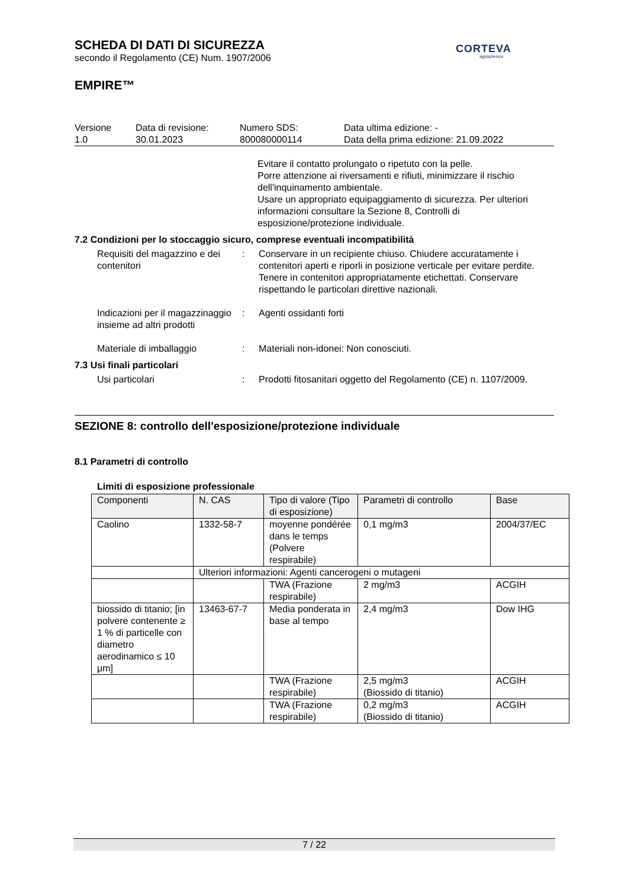SCHEDA DI DATI DI SICUREZZA
secondo il Regolamento (CE) Num. 1907/2006
EMPIRE™
| Versione 1.0 | Data di revisione: 30.01.2023 | Numero SDS: 800080000114 | Data ultima edizione: - Data della prima edizione: 21.09.2022 |
Evitare il contatto prolungato o ripetuto con la pelle.
Porre attenzione ai riversamenti e rifiuti, minimizzare il rischio dell'inquinamento ambientale.
Usare un appropriato equipaggiamento di sicurezza. Per ulteriori informazioni consultare la Sezione 8, Controlli di esposizione/protezione individuale.
7.2 Condizioni per lo stoccaggio sicuro, comprese eventuali incompatibilità
Requisiti del magazzino e dei contenitori
: Conservare in un recipiente chiuso. Chiudere accuratamente i contenitori aperti e riporli in posizione verticale per evitare perdite. Tenere in contenitori appropriatamente etichettati. Conservare rispettando le particolari direttive nazionali.
Indicazioni per il magazzinaggio insieme ad altri prodotti
: Agenti ossidanti forti
Materiale di imballaggio : Materiali non-idonei: Non conosciuti.
7.3 Usi finali particolari
Usi particolari : Prodotti fitosanitari oggetto del Regolamento (CE) n. 1107/2009.
SEZIONE 8: controllo dell'esposizione/protezione individuale
8.1 Parametri di controllo
Limiti di esposizione professionale
| Componenti | N. CAS | Tipo di valore (Tipo di esposizione) | Parametri di controllo | Base |
| Caolino | 1332-58-7 | moyenne pondérée dans le temps (Polvere respirabile) | 0,1 mg/m3 | 2004/37/EC |
| | Ulteriori informazioni: Agenti cancerogeni o mutageni | | | |
| | | TWA (Frazione respirabile) | 2 mg/m3 | ACGIH |
| biossido di titanio; [in polvere contenente ≥ 1 % di particelle con diametro aerodinamico ≤ 10 μm] | 13463-67-7 | Media ponderata in base al tempo | 2,4 mg/m3 | Dow IHG |
| | | TWA (Frazione respirabile) | 2,5 mg/m3 (Biossido di titanio) | ACGIH |
| | | TWA (Frazione respirabile) | 0,2 mg/m3 (Biossido di titanio) | ACGIH |
CORTEVA
agriscience
7 / 22